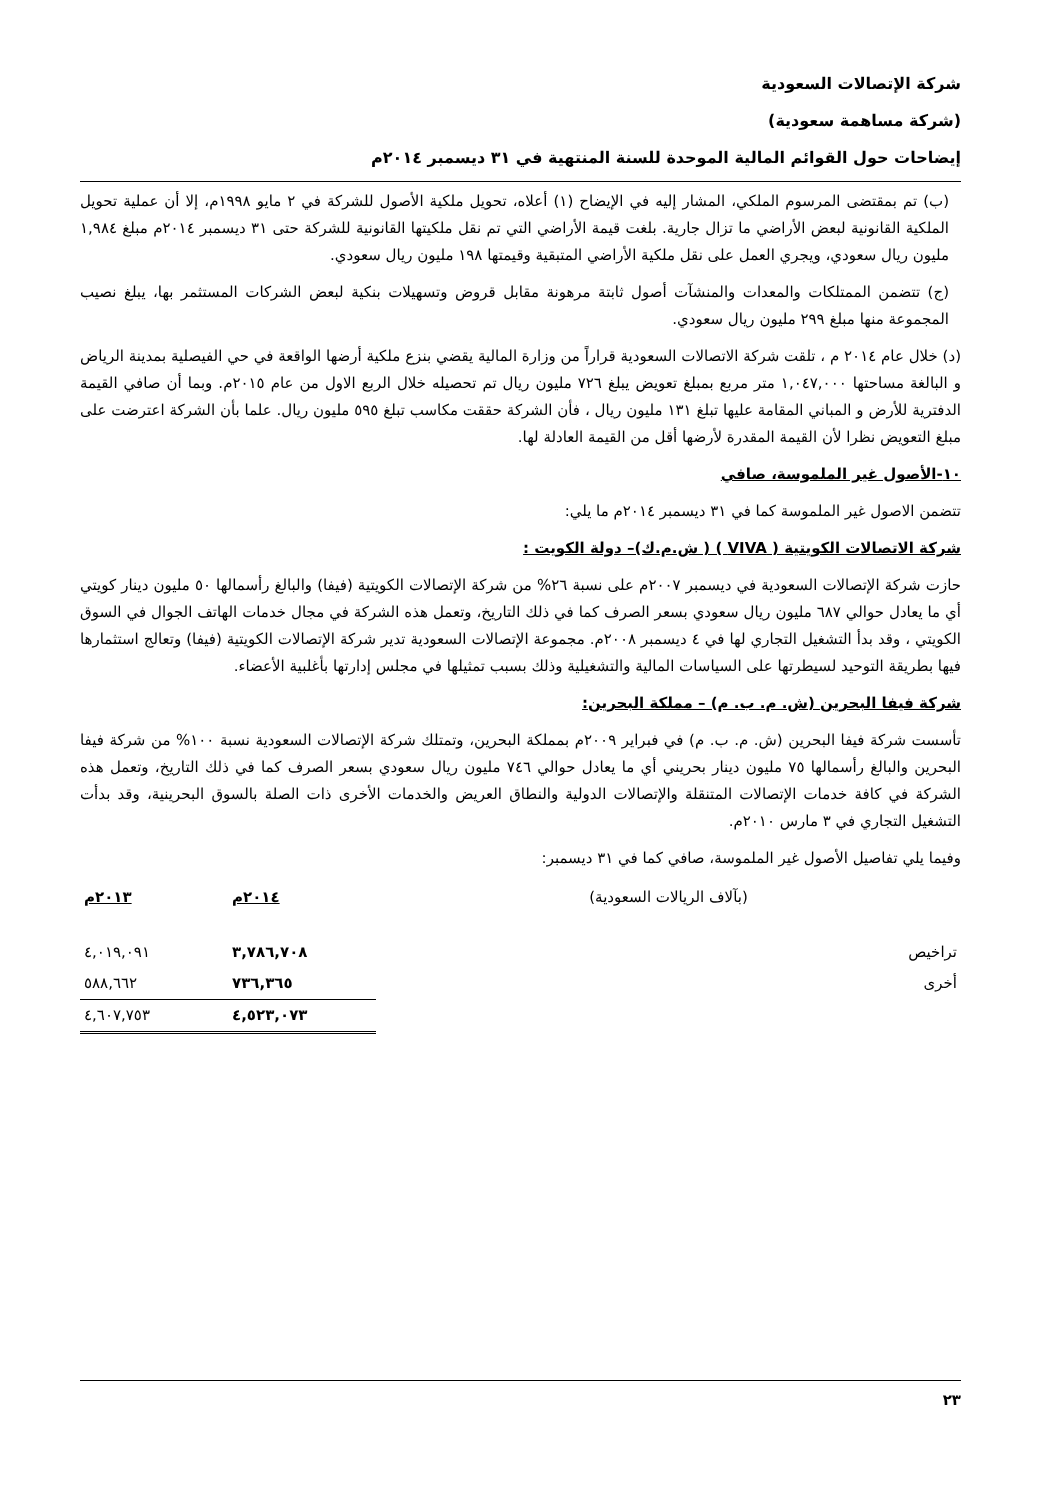شركة الإتصالات السعودية
(شركة مساهمة سعودية)
إيضاحات حول القوائم المالية الموحدة للسنة المنتهية في ٣١ ديسمبر ٢٠١٤م
(ب) تم بمقتضى المرسوم الملكي، المشار إليه في الإيضاح (١) أعلاه، تحويل ملكية الأصول للشركة في ٢ مايو ١٩٩٨م، إلا أن عملية تحويل الملكية القانونية لبعض الأراضي ما تزال جارية. بلغت قيمة الأراضي التي تم نقل ملكيتها القانونية للشركة حتى ٣١ ديسمبر ٢٠١٤م مبلغ ١,٩٨٤ مليون ريال سعودي، ويجري العمل على نقل ملكية الأراضي المتبقية وقيمتها ١٩٨ مليون ريال سعودي.
(ج) تتضمن الممتلكات والمعدات والمنشآت أصول ثابتة مرهونة مقابل قروض وتسهيلات بنكية لبعض الشركات المستثمر بها، يبلغ نصيب المجموعة منها مبلغ ٢٩٩ مليون ريال سعودي.
(د) خلال عام ٢٠١٤ م ، تلقت شركة الاتصالات السعودية قراراً من وزارة المالية يقضي بنزع ملكية أرضها الواقعة في حي الفيصلية بمدينة الرياض و البالغة مساحتها ١,٠٤٧,٠٠٠ متر مربع بمبلغ تعويض يبلغ ٧٢٦ مليون ريال تم تحصيله خلال الربع الاول من عام ٢٠١٥م. وبما أن صافي القيمة الدفترية للأرض و المباني المقامة عليها تبلغ ١٣١ مليون ريال ، فأن الشركة حققت مكاسب تبلغ ٥٩٥ مليون ريال. علما بأن الشركة اعترضت على مبلغ التعويض نظرا لأن القيمة المقدرة لأرضها أقل من القيمة العادلة لها.
١٠-الأصول غير الملموسة، صافي
تتضمن الاصول غير الملموسة كما في ٣١ ديسمبر ٢٠١٤م ما يلي:
شركة الاتصالات الكويتية ( VIVA ) ( ش.م.ك)– دولة الكويت :
حازت شركة الإتصالات السعودية في ديسمبر ٢٠٠٧م على نسبة ٢٦% من شركة الإتصالات الكويتية (فيفا) والبالغ رأسمالها ٥٠ مليون دينار كويتي أي ما يعادل حوالي ٦٨٧ مليون ريال سعودي بسعر الصرف كما في ذلك التاريخ، وتعمل هذه الشركة في مجال خدمات الهاتف الجوال في السوق الكويتي ، وقد بدأ التشغيل التجاري لها في ٤ ديسمبر ٢٠٠٨م. مجموعة الإتصالات السعودية تدير شركة الإتصالات الكويتية (فيفا) وتعالج استثمارها فيها بطريقة التوحيد لسيطرتها على السياسات المالية والتشغيلية وذلك بسبب تمثيلها في مجلس إدارتها بأغلبية الأعضاء.
شركة فيفا البحرين (ش. م. ب. م) – مملكة البحرين:
تأسست شركة فيفا البحرين (ش. م. ب. م) في فبراير ٢٠٠٩م بمملكة البحرين، وتمتلك شركة الإتصالات السعودية نسبة ١٠٠% من شركة فيفا البحرين والبالغ رأسمالها ٧٥ مليون دينار بحريني أي ما يعادل حوالي ٧٤٦ مليون ريال سعودي بسعر الصرف كما في ذلك التاريخ، وتعمل هذه الشركة في كافة خدمات الإتصالات المتنقلة والإتصالات الدولية والنطاق العريض والخدمات الأخرى ذات الصلة بالسوق البحرينية، وقد بدأت التشغيل التجاري في ٣ مارس ٢٠١٠م.
وفيما يلي تفاصيل الأصول غير الملموسة، صافي كما في ٣١ ديسمبر:
| (بآلاف الريالات السعودية) | ٢٠١٤م | ٢٠١٣م |
| --- | --- | --- |
| تراخيص | ٣,٧٨٦,٧٠٨ | ٤,٠١٩,٠٩١ |
| أخرى | ٧٣٦,٣٦٥ | ٥٨٨,٦٦٢ |
| | ٤,٥٢٣,٠٧٣ | ٤,٦٠٧,٧٥٣ |
٢٣